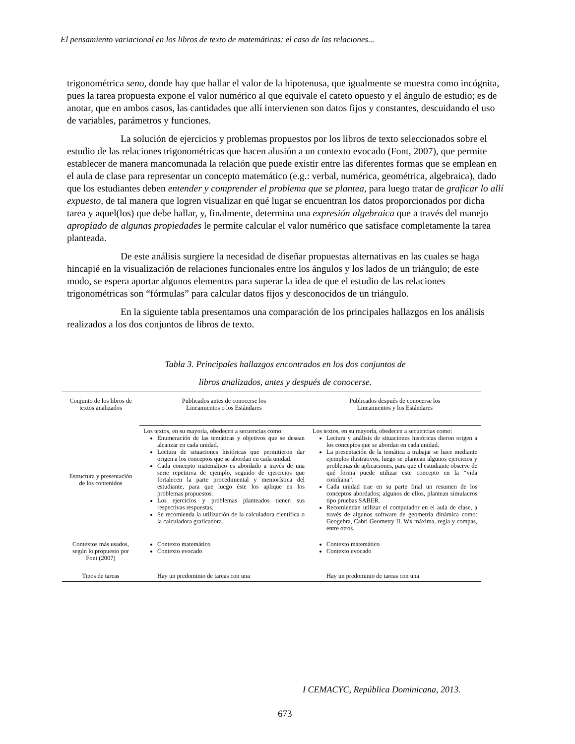El pensamiento variacional en los libros de texto de matemáticas: el caso de las relaciones...
trigonométrica seno, donde hay que hallar el valor de la hipotenusa, que igualmente se muestra como incógnita, pues la tarea propuesta expone el valor numérico al que equivale el cateto opuesto y el ángulo de estudio; es de anotar, que en ambos casos, las cantidades que allí intervienen son datos fijos y constantes, descuidando el uso de variables, parámetros y funciones.
La solución de ejercicios y problemas propuestos por los libros de texto seleccionados sobre el estudio de las relaciones trigonométricas que hacen alusión a un contexto evocado (Font, 2007), que permite establecer de manera mancomunada la relación que puede existir entre las diferentes formas que se emplean en el aula de clase para representar un concepto matemático (e.g.: verbal, numérica, geométrica, algebraica), dado que los estudiantes deben entender y comprender el problema que se plantea, para luego tratar de graficar lo allí expuesto, de tal manera que logren visualizar en qué lugar se encuentran los datos proporcionados por dicha tarea y aquel(los) que debe hallar, y, finalmente, determina una expresión algebraica que a través del manejo apropiado de algunas propiedades le permite calcular el valor numérico que satisface completamente la tarea planteada.
De este análisis surgiere la necesidad de diseñar propuestas alternativas en las cuales se haga hincapié en la visualización de relaciones funcionales entre los ángulos y los lados de un triángulo; de este modo, se espera aportar algunos elementos para superar la idea de que el estudio de las relaciones trigonométricas son “fórmulas” para calcular datos fijos y desconocidos de un triángulo.
En la siguiente tabla presentamos una comparación de los principales hallazgos en los análisis realizados a los dos conjuntos de libros de texto.
Tabla 3. Principales hallazgos encontrados en los dos conjuntos de
libros analizados, antes y después de conocerse.
| Conjunto de los libros de textos analizados | Publicados antes de conocerse los Lineamientos o los Estándares | Publicados después de conocerse los Lineamientos y los Estándares |
| --- | --- | --- |
| Estructura y presentación de los contenidos | Los textos, en su mayoría, obedecen a secuencias como: Enumeración de las temáticas y objetivos que se desean alcanzar en cada unidad. Lectura de situaciones históricas que permitieron dar origen a los conceptos que se abordan en cada unidad. Cada concepto matemático es abordado a través de una serie repetitiva de ejemplo, seguido de ejercicios que fortalecen la parte procedimental y memorística del estudiante, para que luego éste los aplique en los problemas propuestos. Los ejercicios y problemas planteados tienen sus respectivas respuestas. Se recomienda la utilización de la calculadora científica o la calculadora graficadora. | Los textos, en su mayoría, obedecen a secuencias como: Lectura y análisis de situaciones históricas dieron origen a los conceptos que se abordan en cada unidad. La presentación de la temática a trabajar se hace mediante ejemplos ilustrativos, luego se plantean algunos ejercicios y problemas de aplicaciones, para que el estudiante observe de qué forma puede utilizar este concepto en la “vida cotidiana”. Cada unidad trae en su parte final un resumen de los conceptos abordados; algunos de ellos, plantean simulacros tipo pruebas SABER. Recomiendan utilizar el computador en el aula de clase, a través de algunos software de geometría dinámica como: Geogebra, Cabri Geometry II, Wx máxima, regla y compas, entre otros. |
| Contextos más usados, según lo propuesto por Font (2007) | Contexto matemático Contexto evocado | Contexto matemático Contexto evocado |
| Tipos de tareas | Hay un predominio de tareas con una | Hay un predominio de tareas con una |
I CEMACYC, República Dominicana, 2013.
673